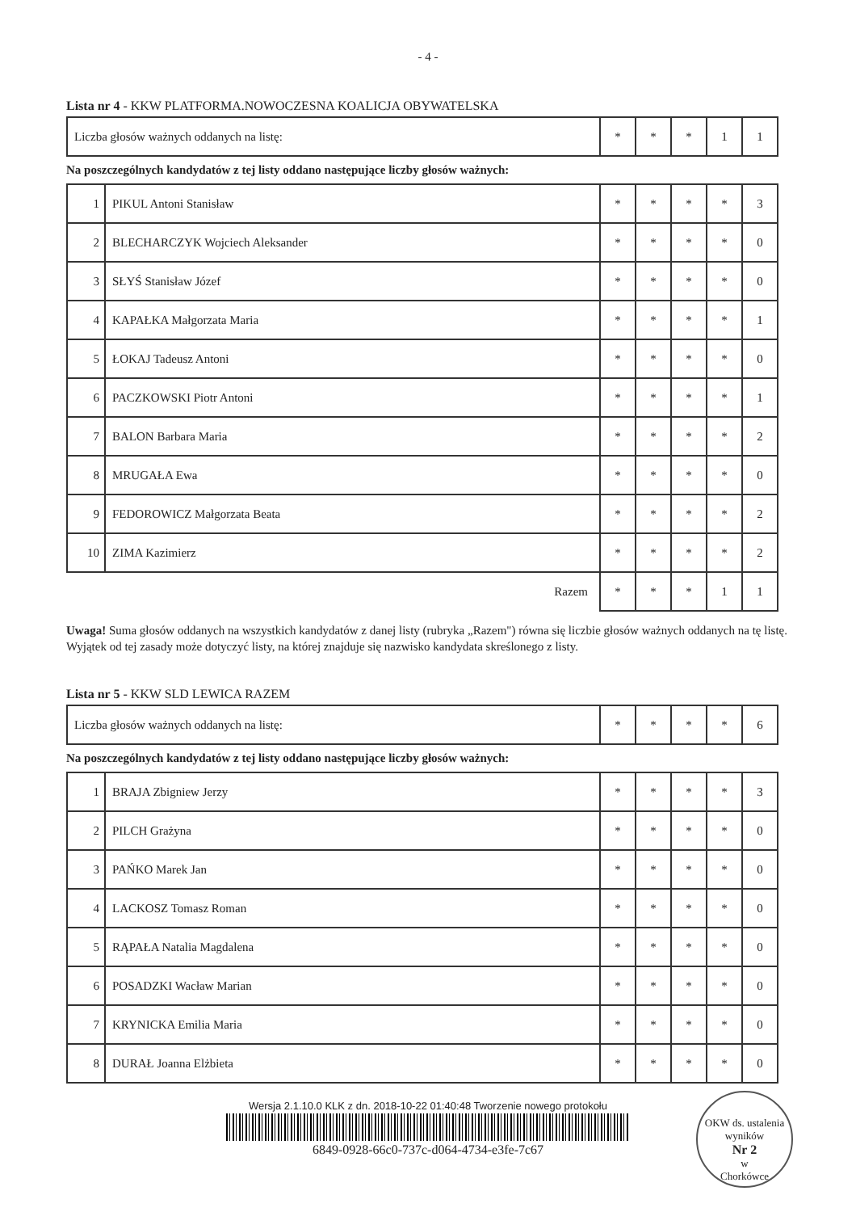- 4 -
Lista nr 4 - KKW PLATFORMA.NOWOCZESNA KOALICJA OBYWATELSKA
| Liczba głosów ważnych oddanych na listę: | * | * | * | 1 | 1 |
Na poszczególnych kandydatów z tej listy oddano następujące liczby głosów ważnych:
| 1 | PIKUL Antoni Stanisław | * | * | * | * | 3 |
| 2 | BLECHARCZYK Wojciech Aleksander | * | * | * | * | 0 |
| 3 | SŁYŚ Stanisław Józef | * | * | * | * | 0 |
| 4 | KAPAŁKA Małgorzata Maria | * | * | * | * | 1 |
| 5 | ŁOKAJ Tadeusz Antoni | * | * | * | * | 0 |
| 6 | PACZKOWSKI Piotr Antoni | * | * | * | * | 1 |
| 7 | BALON Barbara Maria | * | * | * | * | 2 |
| 8 | MRUGAŁA Ewa | * | * | * | * | 0 |
| 9 | FEDOROWICZ Małgorzata Beata | * | * | * | * | 2 |
| 10 | ZIMA Kazimierz | * | * | * | * | 2 |
| Razem | | * | * | * | 1 | 1 |
Uwaga! Suma głosów oddanych na wszystkich kandydatów z danej listy (rubryka „Razem") równa się liczbie głosów ważnych oddanych na tę listę. Wyjątek od tej zasady może dotyczyć listy, na której znajduje się nazwisko kandydata skreślonego z listy.
Lista nr 5 - KKW SLD LEWICA RAZEM
| Liczba głosów ważnych oddanych na listę: | * | * | * | * | 6 |
Na poszczególnych kandydatów z tej listy oddano następujące liczby głosów ważnych:
| 1 | BRAJA Zbigniew Jerzy | * | * | * | * | 3 |
| 2 | PILCH Grażyna | * | * | * | * | 0 |
| 3 | PAŃKO Marek Jan | * | * | * | * | 0 |
| 4 | LACKOSZ Tomasz Roman | * | * | * | * | 0 |
| 5 | RĄPAŁA Natalia Magdalena | * | * | * | * | 0 |
| 6 | POSADZKI Wacław Marian | * | * | * | * | 0 |
| 7 | KRYNICKA Emilia Maria | * | * | * | * | 0 |
| 8 | DURAŁ Joanna Elżbieta | * | * | * | * | 0 |
Wersja 2.1.10.0 KLK z dn. 2018-10-22 01:40:48 Tworzenie nowego protokołu
6849-0928-66c0-737c-d064-4734-e3fe-7c67
OKW ds. ustalenia wyników
Nr 2
w
Chorkówce